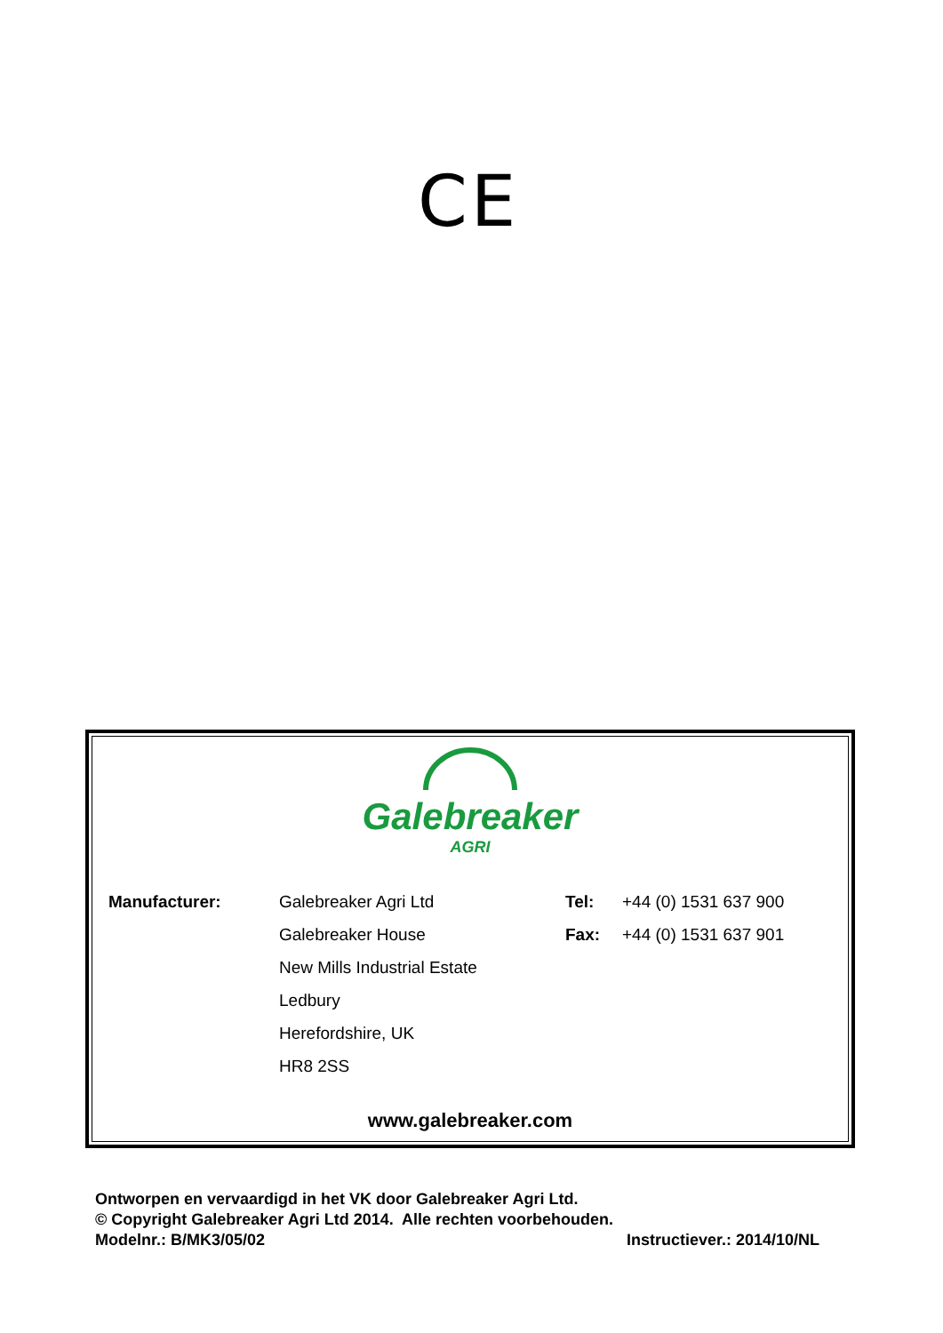CE
Galebreaker
AGRI
| Manufacturer: | Galebreaker Agri Ltd | Tel: | +44 (0) 1531 637 900 |
| | Galebreaker House | Fax: | +44 (0) 1531 637 901 |
| | New Mills Industrial Estate | | |
| | Ledbury | | |
| | Herefordshire, UK | | |
| | HR8 2SS | | |
www.galebreaker.com
Ontworpen en vervaardigd in het VK door Galebreaker Agri Ltd.
© Copyright Galebreaker Agri Ltd 2014. Alle rechten voorbehouden.
Modelnr.: B/MK3/05/02 Instructiever.: 2014/10/NL